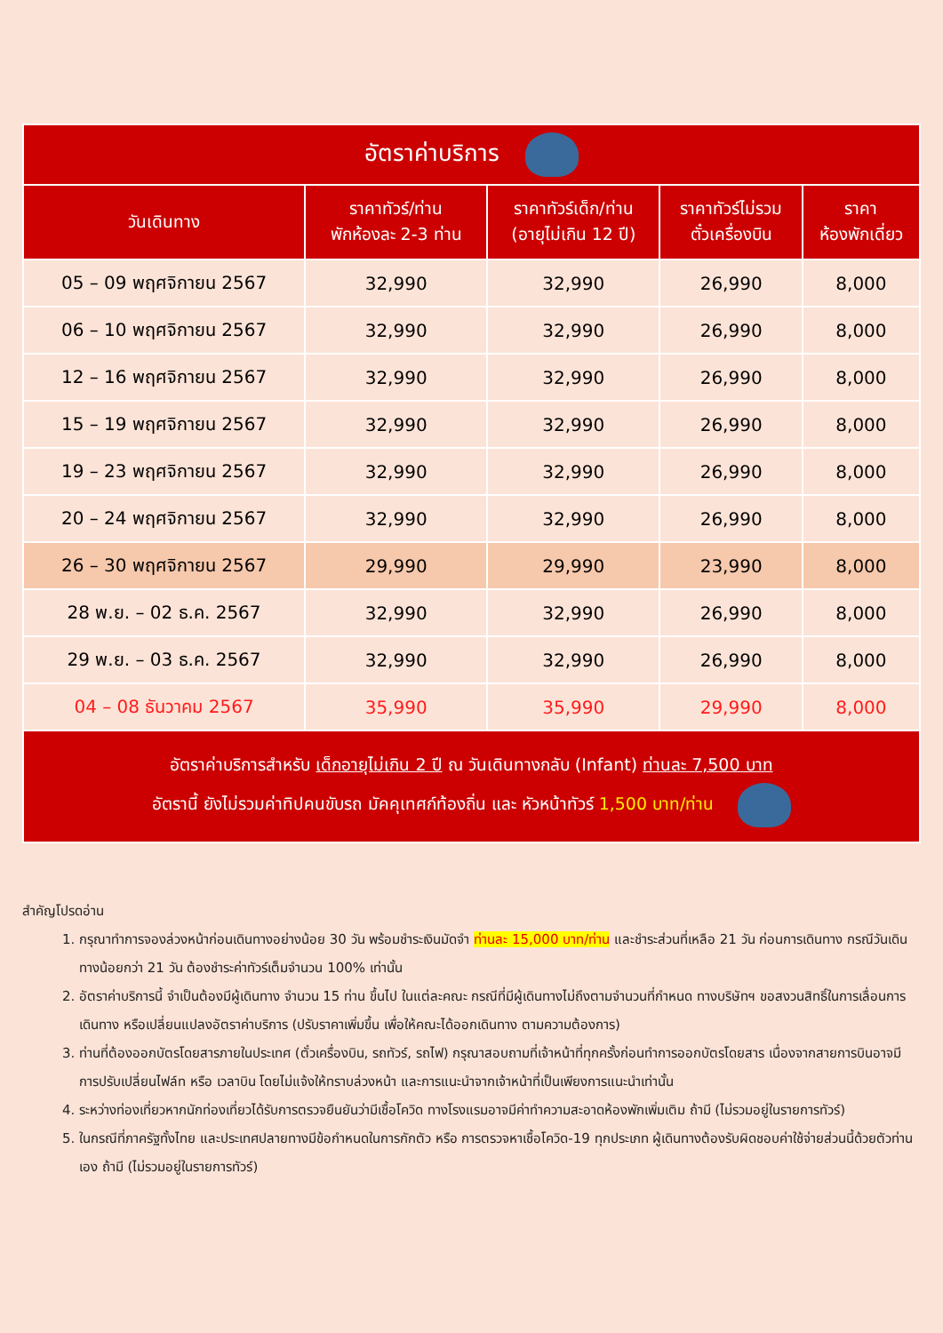| อัตราค่าบริการ | | | | |
| --- | --- | --- | --- | --- |
| วันเดินทาง | ราคาทัวร์/ท่าน พักห้องละ 2-3 ท่าน | ราคาทัวร์เด็ก/ท่าน (อายุไม่เกิน 12 ปี) | ราคาทัวร์ไม่รวม ตั๋วเครื่องบิน | ราคา ห้องพักเดี่ยว |
| 05 – 09 พฤศจิกายน 2567 | 32,990 | 32,990 | 26,990 | 8,000 |
| 06 – 10 พฤศจิกายน 2567 | 32,990 | 32,990 | 26,990 | 8,000 |
| 12 – 16 พฤศจิกายน 2567 | 32,990 | 32,990 | 26,990 | 8,000 |
| 15 – 19 พฤศจิกายน 2567 | 32,990 | 32,990 | 26,990 | 8,000 |
| 19 – 23 พฤศจิกายน 2567 | 32,990 | 32,990 | 26,990 | 8,000 |
| 20 – 24 พฤศจิกายน 2567 | 32,990 | 32,990 | 26,990 | 8,000 |
| 26 – 30 พฤศจิกายน 2567 | 29,990 | 29,990 | 23,990 | 8,000 |
| 28 พ.ย. – 02 ธ.ค. 2567 | 32,990 | 32,990 | 26,990 | 8,000 |
| 29 พ.ย. – 03 ธ.ค. 2567 | 32,990 | 32,990 | 26,990 | 8,000 |
| 04 – 08 ธันวาคม 2567 | 35,990 | 35,990 | 29,990 | 8,000 |
| อัตราค่าบริการสำหรับ เด็กอายุไม่เกิน 2 ปี ณ วันเดินทางกลับ (Infant) ท่านละ 7,500 บาท อัตรานี้ ยังไม่รวมค่าทิปคนขับรถ มัคคุเทศก์ท้องถิ่น และ หัวหน้าทัวร์ 1,500 บาท/ท่าน | | | | |
สำคัญโปรดอ่าน
1. กรุณาทำการจองล่วงหน้าก่อนเดินทางอย่างน้อย 30 วัน พร้อมชำระเงินมัดจำ ท่านละ 15,000 บาท/ท่าน และชำระส่วนที่เหลือ 21 วัน ก่อนการเดินทาง กรณีวันเดินทางน้อยกว่า 21 วัน ต้องชำระค่าทัวร์เต็มจำนวน 100% เท่านั้น
2. อัตราค่าบริการนี้ จำเป็นต้องมีผู้เดินทาง จำนวน 15 ท่าน ขึ้นไป ในแต่ละคณะ กรณีที่มีผู้เดินทางไม่ถึงตามจำนวนที่กำหนด ทางบริษัทฯ ขอสงวนสิทธิ์ในการเลื่อนการเดินทาง หรือเปลี่ยนแปลงอัตราค่าบริการ (ปรับราคาเพิ่มขึ้น เพื่อให้คณะได้ออกเดินทาง ตามความต้องการ)
3. ท่านที่ต้องออกบัตรโดยสารภายในประเทศ (ตั๋วเครื่องบิน, รถทัวร์, รถไฟ) กรุณาสอบถามที่เจ้าหน้าที่ทุกครั้งก่อนทำการออกบัตรโดยสาร เนื่องจากสายการบินอาจมีการปรับเปลี่ยนไฟล์ท หรือ เวลาบิน โดยไม่แจ้งให้ทราบล่วงหน้า และการแนะนำจากเจ้าหน้าที่เป็นเพียงการแนะนำเท่านั้น
4. ระหว่างท่องเที่ยวหากนักท่องเที่ยวได้รับการตรวจยืนยันว่ามีเชื้อโควิด ทางโรงแรมอาจมีค่าทำความสะอาดห้องพักเพิ่มเติม ถ้ามี (ไม่รวมอยู่ในรายการทัวร์)
5. ในกรณีที่ภาครัฐทั้งไทย และประเทศปลายทางมีข้อกำหนดในการกักตัว หรือ การตรวจหาเชื้อโควิด-19 ทุกประเภท ผู้เดินทางต้องรับผิดชอบค่าใช้จ่ายส่วนนี้ด้วยตัวท่านเอง ถ้ามี (ไม่รวมอยู่ในรายการทัวร์)